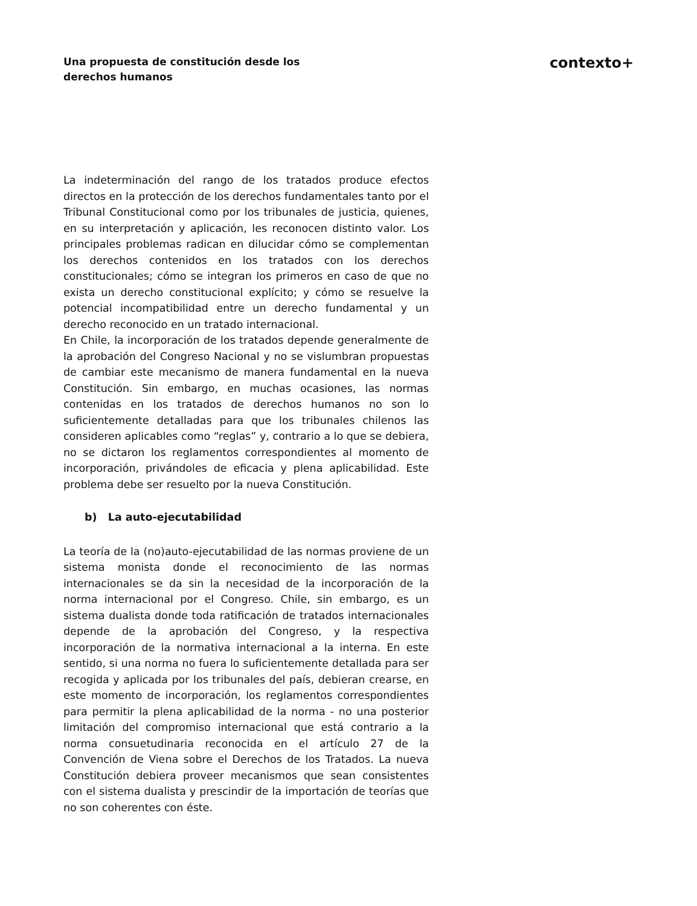Una propuesta de constitución desde los derechos humanos
contexto+
La indeterminación del rango de los tratados produce efectos directos en la protección de los derechos fundamentales tanto por el Tribunal Constitucional como por los tribunales de justicia, quienes, en su interpretación y aplicación, les reconocen distinto valor. Los principales problemas radican en dilucidar cómo se complementan los derechos contenidos en los tratados con los derechos constitucionales; cómo se integran los primeros en caso de que no exista un derecho constitucional explícito; y cómo se resuelve la potencial incompatibilidad entre un derecho fundamental y un derecho reconocido en un tratado internacional.
En Chile, la incorporación de los tratados depende generalmente de la aprobación del Congreso Nacional y no se vislumbran propuestas de cambiar este mecanismo de manera fundamental en la nueva Constitución. Sin embargo, en muchas ocasiones, las normas contenidas en los tratados de derechos humanos no son lo suficientemente detalladas para que los tribunales chilenos las consideren aplicables como “reglas” y, contrario a lo que se debiera, no se dictaron los reglamentos correspondientes al momento de incorporación, privándoles de eficacia y plena aplicabilidad. Este problema debe ser resuelto por la nueva Constitución.
b) La auto-ejecutabilidad
La teoría de la (no)auto-ejecutabilidad de las normas proviene de un sistema monista donde el reconocimiento de las normas internacionales se da sin la necesidad de la incorporación de la norma internacional por el Congreso. Chile, sin embargo, es un sistema dualista donde toda ratificación de tratados internacionales depende de la aprobación del Congreso, y la respectiva incorporación de la normativa internacional a la interna. En este sentido, si una norma no fuera lo suficientemente detallada para ser recogida y aplicada por los tribunales del país, debieran crearse, en este momento de incorporación, los reglamentos correspondientes para permitir la plena aplicabilidad de la norma - no una posterior limitación del compromiso internacional que está contrario a la norma consuetudinaria reconocida en el artículo 27 de la Convención de Viena sobre el Derechos de los Tratados. La nueva Constitución debiera proveer mecanismos que sean consistentes con el sistema dualista y prescindir de la importación de teorías que no son coherentes con éste.